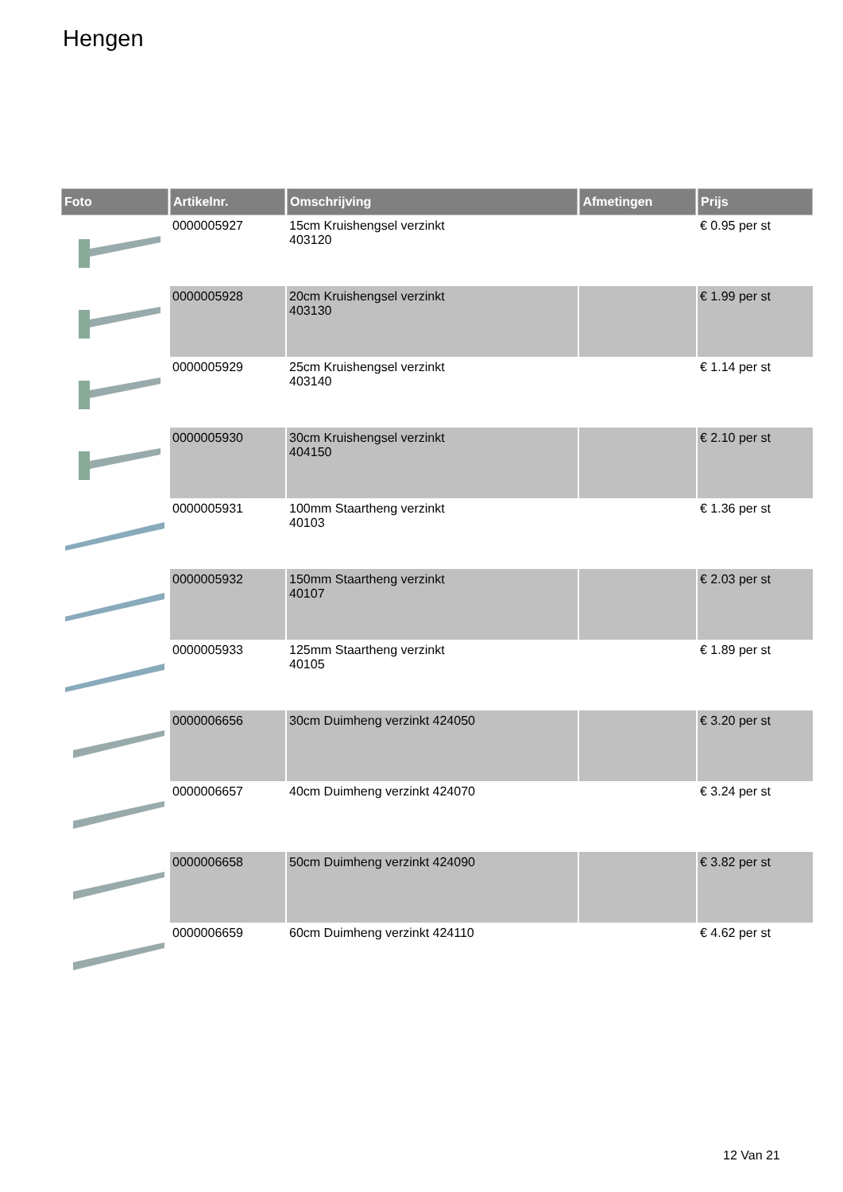Hengen
| Foto | Artikelnr. | Omschrijving | Afmetingen | Prijs |
| --- | --- | --- | --- | --- |
| | 0000005927 | 15cm Kruishengsel verzinkt 403120 | | € 0.95 per st |
| | 0000005928 | 20cm Kruishengsel verzinkt 403130 | | € 1.99 per st |
| | 0000005929 | 25cm Kruishengsel verzinkt 403140 | | € 1.14 per st |
| | 0000005930 | 30cm Kruishengsel verzinkt 404150 | | € 2.10 per st |
| | 0000005931 | 100mm Staartheng verzinkt 40103 | | € 1.36 per st |
| | 0000005932 | 150mm Staartheng verzinkt 40107 | | € 2.03 per st |
| | 0000005933 | 125mm Staartheng verzinkt 40105 | | € 1.89 per st |
| | 0000006656 | 30cm Duimheng verzinkt 424050 | | € 3.20 per st |
| | 0000006657 | 40cm Duimheng verzinkt 424070 | | € 3.24 per st |
| | 0000006658 | 50cm Duimheng verzinkt 424090 | | € 3.82 per st |
| | 0000006659 | 60cm Duimheng verzinkt 424110 | | € 4.62 per st |
12 Van 21